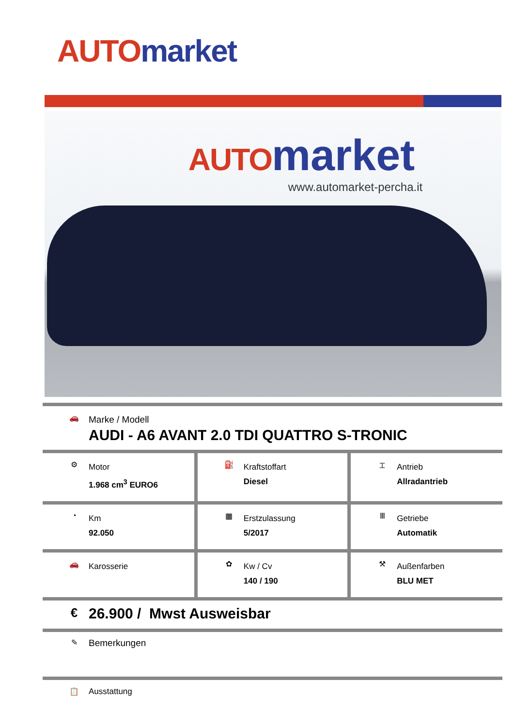AUTO market
AUTO market
www.automarket-percha.it
🚗
Marke / Modell
AUDI - A6 AVANT 2.0 TDI QUATTRO S-TRONIC
| ⚙ Motor 1.968 cm<sup>3</sup> EURO6 | ⛽ Kraftstoffart Diesel | ⌶ Antrieb Allradantrieb |
| ◔ Km 92.050 | ▦ Erstzulassung 5/2017 | Ⅲ Getriebe Automatik |
| 🚗 Karosserie | ✿ Kw / Cv 140 / 190 | ⚒ Außenfarben BLU MET |
€ 26.900 / Mwst Ausweisbar
✎ Bemerkungen
📋 Ausstattung